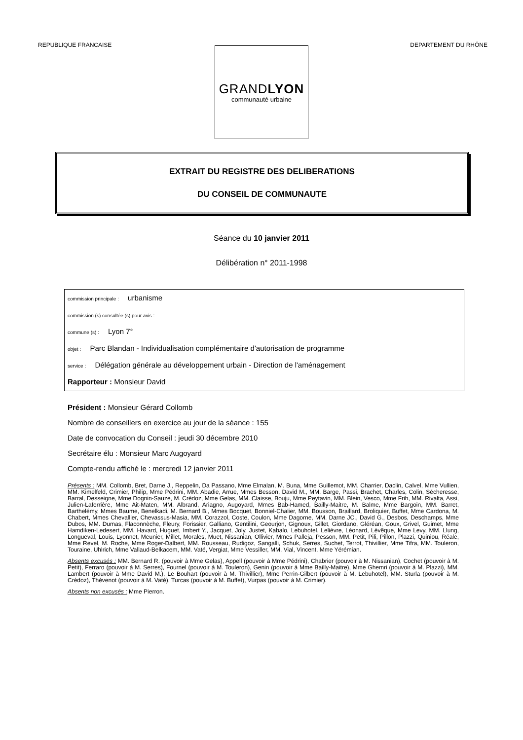REPUBLIQUE FRANCAISE DEPARTEMENT DU RHÔNE
GRANDLYON
communauté urbaine
EXTRAIT DU REGISTRE DES DELIBERATIONS
DU CONSEIL DE COMMUNAUTE
Séance du 10 janvier 2011
Délibération n° 2011-1998
commission principale : urbanisme
commission (s) consultée (s) pour avis :
commune (s) : Lyon 7°
objet : Parc Blandan - Individualisation complémentaire d'autorisation de programme
service : Délégation générale au développement urbain - Direction de l'aménagement
Rapporteur : Monsieur David
Président : Monsieur Gérard Collomb
Nombre de conseillers en exercice au jour de la séance : 155
Date de convocation du Conseil : jeudi 30 décembre 2010
Secrétaire élu : Monsieur Marc Augoyard
Compte-rendu affiché le : mercredi 12 janvier 2011
Présents : MM. Collomb, Bret, Darne J., Reppelin, Da Passano, Mme Elmalan, M. Buna, Mme Guillemot, MM. Charrier, Daclin, Calvel, Mme Vullien, MM. Kimelfeld, Crimier, Philip, Mme Pédrini, MM. Abadie, Arrue, Mmes Besson, David M., MM. Barge, Passi, Brachet, Charles, Colin, Sécheresse, Barral, Desseigne, Mme Dognin-Sauze, M. Crédoz, Mme Gelas, MM. Claisse, Bouju, Mme Peytavin, MM. Blein, Vesco, Mme Frih, MM. Rivalta, Assi, Julien-Laferrière, Mme Ait-Maten, MM. Albrand, Ariagno, Augoyard, Mmes Bab-Hamed, Bailly-Maitre, M. Balme, Mme Bargoin, MM. Barret, Barthelémy, Mmes Baume, Benelkadi, M. Bernard B., Mmes Bocquet, Bonniel-Chalier, MM. Bousson, Braillard, Broliquier, Buffet, Mme Cardona, M. Chabert, Mmes Chevallier, Chevassus-Masia, MM. Corazzol, Coste, Coulon, Mme Dagorne, MM. Darne JC., David G., Desbos, Deschamps, Mme Dubos, MM. Dumas, Flaconnèche, Fleury, Forissier, Galliano, Gentilini, Geourjon, Gignoux, Gillet, Giordano, Gléréan, Goux, Grivel, Guimet, Mme Hamdiken-Ledesert, MM. Havard, Huguet, Imbert Y., Jacquet, Joly, Justet, Kabalo, Lebuhotel, Lelièvre, Léonard, Lévêque, Mme Levy, MM. Llung, Longueval, Louis, Lyonnet, Meunier, Millet, Morales, Muet, Nissanian, Ollivier, Mmes Palleja, Pesson, MM. Petit, Pili, Pillon, Plazzi, Quiniou, Réale, Mme Revel, M. Roche, Mme Roger-Dalbert, MM. Rousseau, Rudigoz, Sangalli, Schuk, Serres, Suchet, Terrot, Thivillier, Mme Tifra, MM. Touleron, Touraine, Uhlrich, Mme Vallaud-Belkacem, MM. Vaté, Vergiat, Mme Vessiller, MM. Vial, Vincent, Mme Yérémian.
Absents excusés : MM. Bernard R. (pouvoir à Mme Gelas), Appell (pouvoir à Mme Pédrini), Chabrier (pouvoir à M. Nissanian), Cochet (pouvoir à M. Petit), Ferraro (pouvoir à M. Serres), Fournel (pouvoir à M. Touleron), Genin (pouvoir à Mme Bailly-Maitre), Mme Ghemri (pouvoir à M. Plazzi), MM. Lambert (pouvoir à Mme David M.), Le Bouhart (pouvoir à M. Thivillier), Mme Perrin-Gilbert (pouvoir à M. Lebuhotel), MM. Sturla (pouvoir à M. Crédoz), Thévenot (pouvoir à M. Vaté), Turcas (pouvoir à M. Buffet), Vurpas (pouvoir à M. Crimier).
Absents non excusés : Mme Pierron.